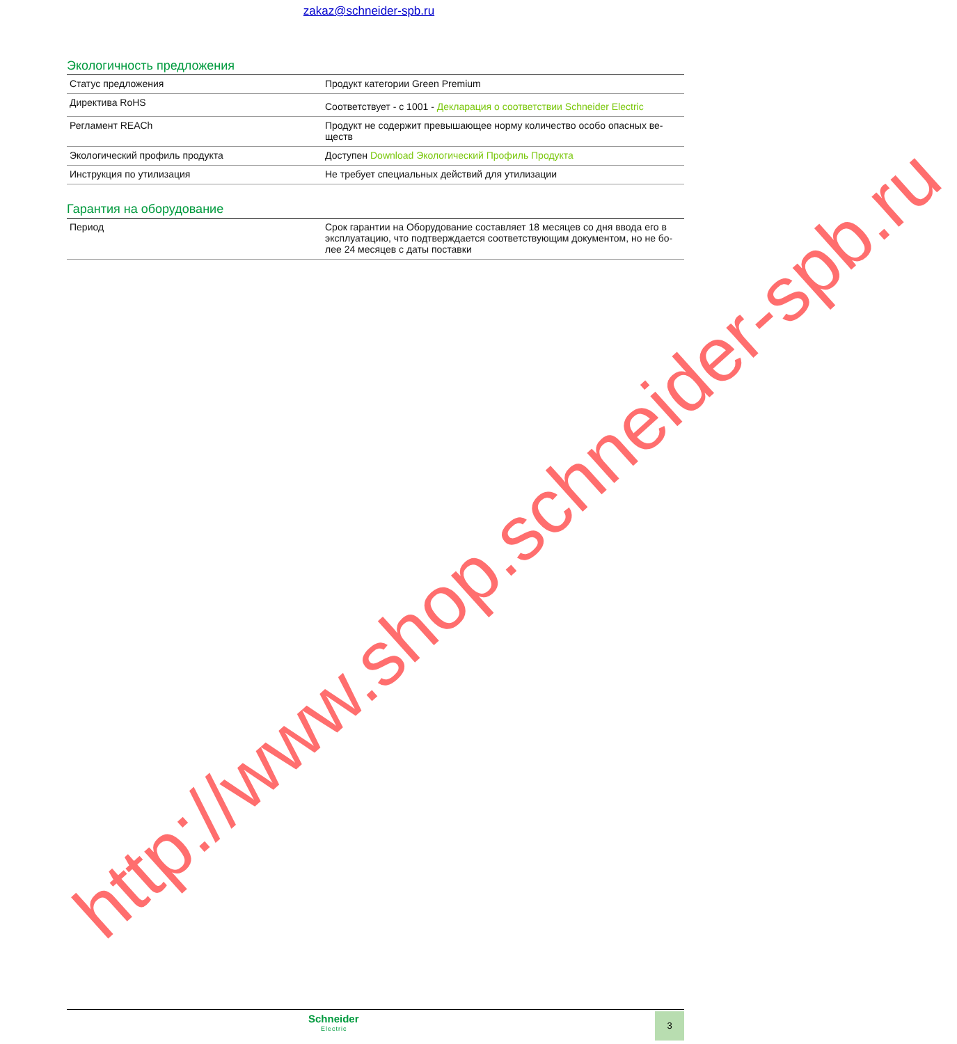zakaz@schneider-spb.ru
Экологичность предложения
| Статус предложения | Продукт категории Green Premium |
| Директива RoHS | Соответствует - с 1001 - Декларация о соответствии Schneider Electric |
| Регламент REACh | Продукт не содержит превышающее норму количество особо опасных ве- ществ |
| Экологический профиль продукта | Доступен Download Экологический Профиль Продукта |
| Инструкция по утилизация | Не требует специальных действий для утилизации |
Гарантия на оборудование
| Период | Срок гарантии на Оборудование составляет 18 месяцев со дня ввода его в эксплуатацию, что подтверждается соответствующим документом, но не бо- лее 24 месяцев с даты поставки |
http://www.shop.schneider-spb.ru
Schneider
Electric
3